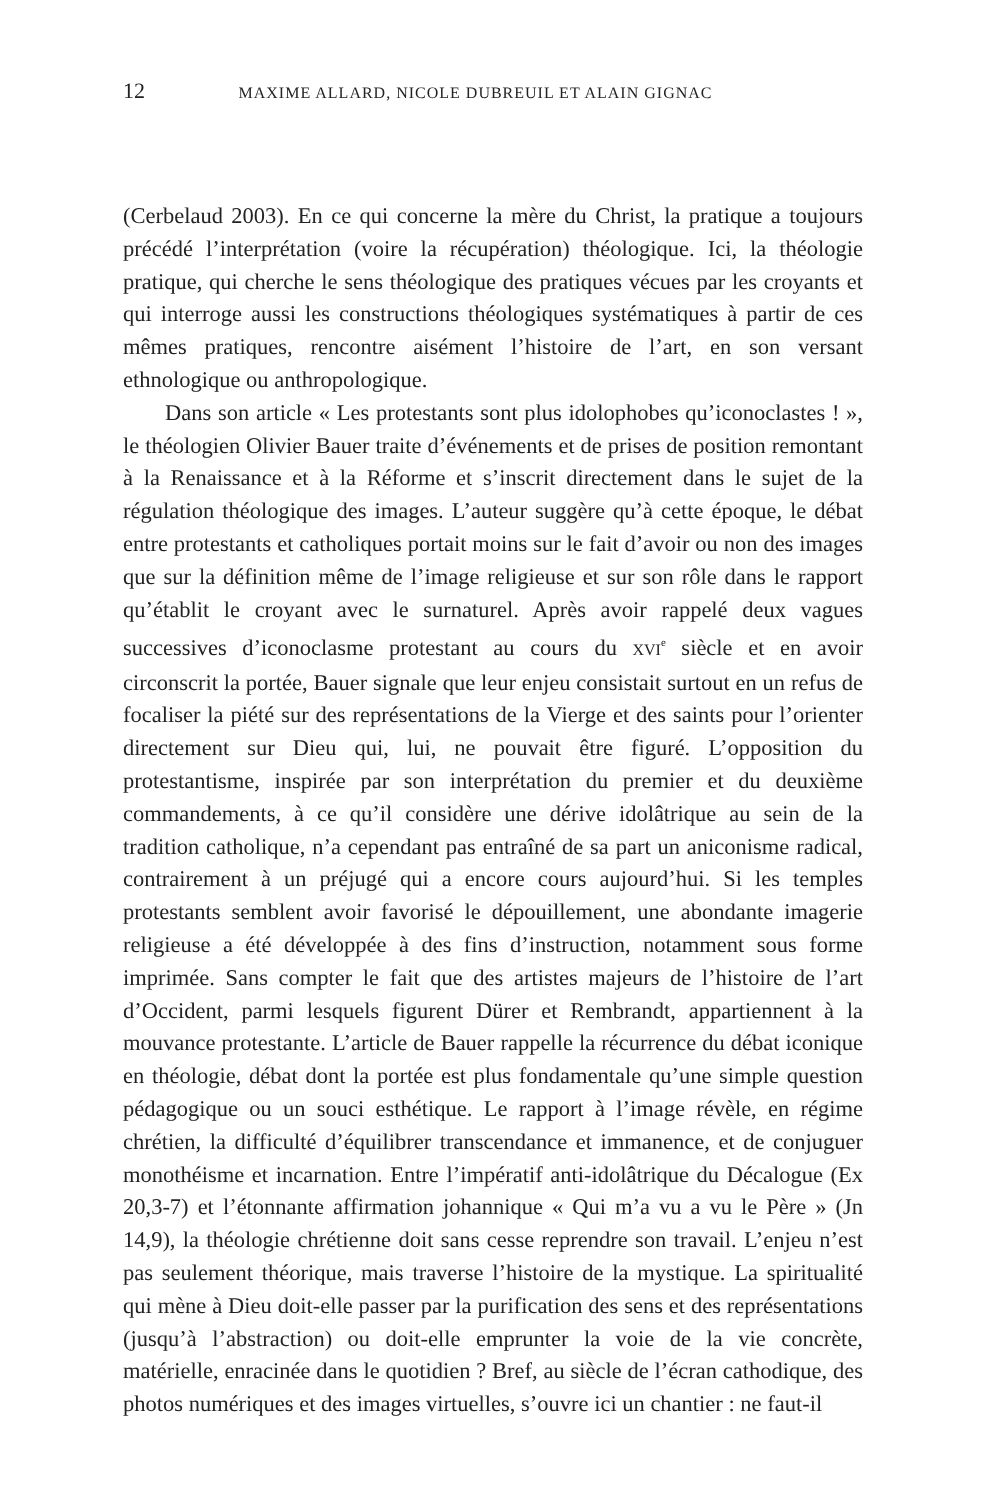12 MAXIME ALLARD, NICOLE DUBREUIL ET ALAIN GIGNAC
(Cerbelaud 2003). En ce qui concerne la mère du Christ, la pratique a toujours précédé l’interprétation (voire la récupération) théologique. Ici, la théologie pratique, qui cherche le sens théologique des pratiques vécues par les croyants et qui interroge aussi les constructions théologiques systématiques à partir de ces mêmes pratiques, rencontre aisément l’histoire de l’art, en son versant ethnologique ou anthropologique.
Dans son article « Les protestants sont plus idolophobes qu’iconoclastes ! », le théologien Olivier Bauer traite d’événements et de prises de position remontant à la Renaissance et à la Réforme et s’inscrit directement dans le sujet de la régulation théologique des images. L’auteur suggère qu’à cette époque, le débat entre protestants et catholiques portait moins sur le fait d’avoir ou non des images que sur la définition même de l’image religieuse et sur son rôle dans le rapport qu’établit le croyant avec le surnaturel. Après avoir rappelé deux vagues successives d’iconoclasme protestant au cours du XVI<sup>e</sup> siècle et en avoir circonscrit la portée, Bauer signale que leur enjeu consistait surtout en un refus de focaliser la piété sur des représentations de la Vierge et des saints pour l’orienter directement sur Dieu qui, lui, ne pouvait être figuré. L’opposition du protestantisme, inspirée par son interprétation du premier et du deuxième commandements, à ce qu’il considère une dérive idolâtrique au sein de la tradition catholique, n’a cependant pas entraîné de sa part un aniconisme radical, contrairement à un préjugé qui a encore cours aujourd’hui. Si les temples protestants semblent avoir favorisé le dépouillement, une abondante imagerie religieuse a été développée à des fins d’instruction, notamment sous forme imprimée. Sans compter le fait que des artistes majeurs de l’histoire de l’art d’Occident, parmi lesquels figurent Dürer et Rembrandt, appartiennent à la mouvance protestante. L’article de Bauer rappelle la récurrence du débat iconique en théologie, débat dont la portée est plus fondamentale qu’une simple question pédagogique ou un souci esthétique. Le rapport à l’image révèle, en régime chrétien, la difficulté d’équilibrer transcendance et immanence, et de conjuguer monothéisme et incarnation. Entre l’impératif anti-idolâtrique du Décalogue (Ex 20,3-7) et l’étonnante affirmation johannique « Qui m’a vu a vu le Père » (Jn 14,9), la théologie chrétienne doit sans cesse reprendre son travail. L’enjeu n’est pas seulement théorique, mais traverse l’histoire de la mystique. La spiritualité qui mène à Dieu doit-elle passer par la purification des sens et des représentations (jusqu’à l’abstraction) ou doit-elle emprunter la voie de la vie concrète, matérielle, enracinée dans le quotidien ? Bref, au siècle de l’écran cathodique, des photos numériques et des images virtuelles, s’ouvre ici un chantier : ne faut-il